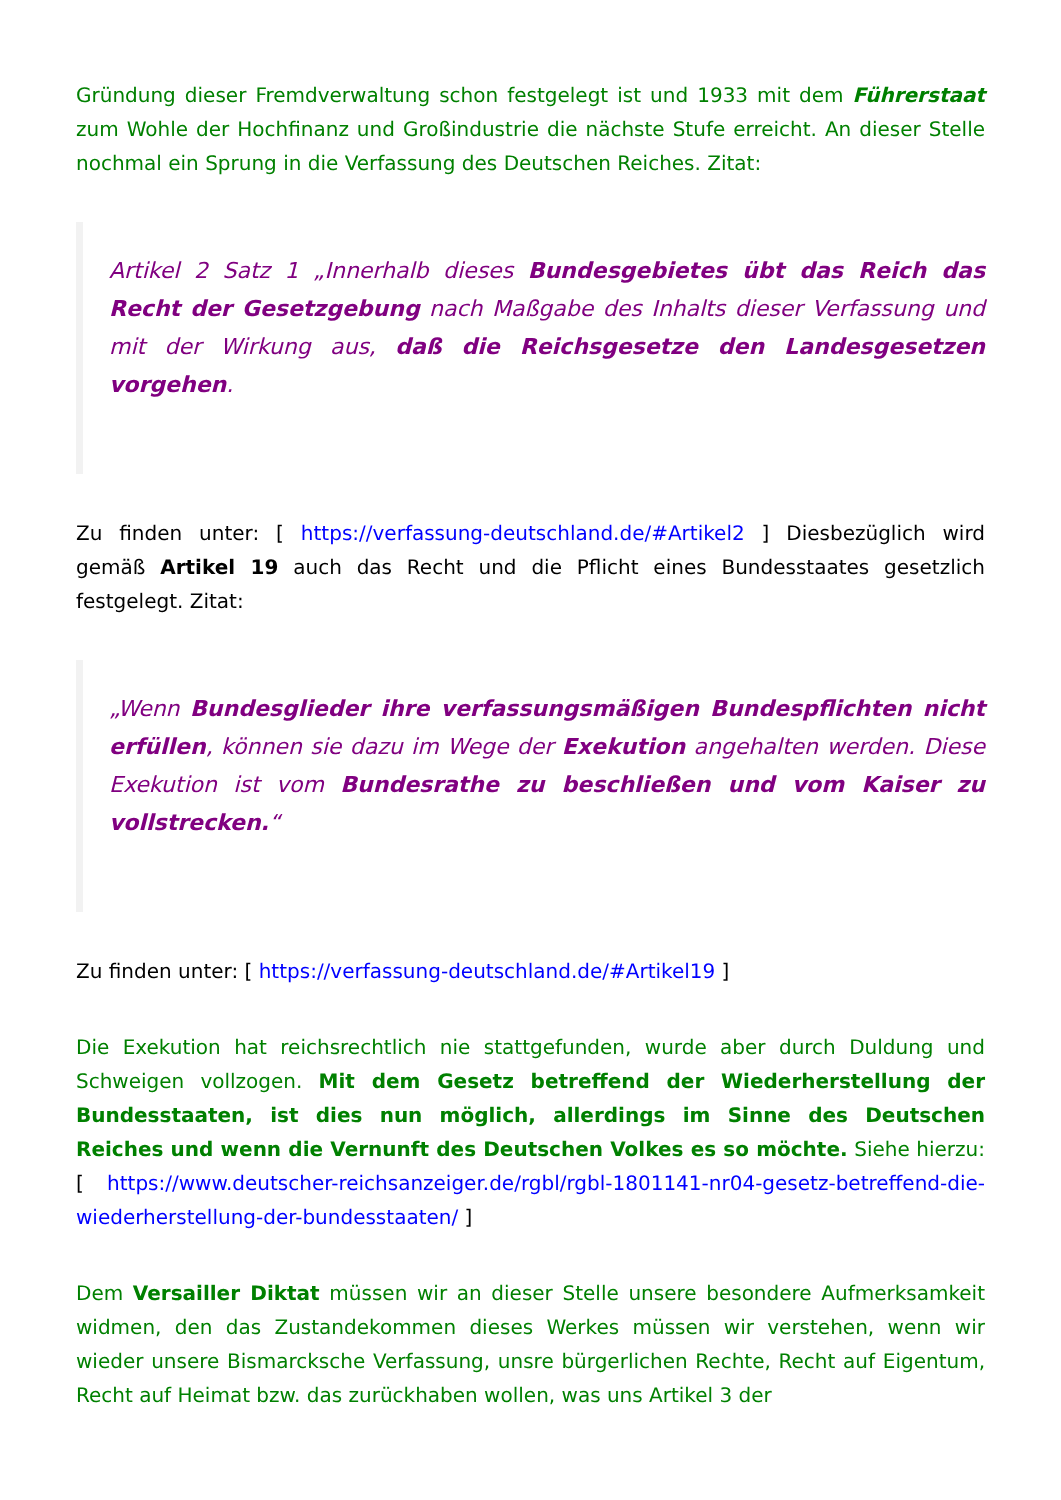Gründung dieser Fremdverwaltung schon festgelegt ist und 1933 mit dem Führerstaat zum Wohle der Hochfinanz und Großindustrie die nächste Stufe erreicht. An dieser Stelle nochmal ein Sprung in die Verfassung des Deutschen Reiches. Zitat:
Artikel 2 Satz 1 „Innerhalb dieses Bundesgebietes übt das Reich das Recht der Gesetzgebung nach Maßgabe des Inhalts dieser Verfassung und mit der Wirkung aus, daß die Reichsgesetze den Landesgesetzen vorgehen.
Zu finden unter: [ https://verfassung-deutschland.de/#Artikel2 ] Diesbezüglich wird gemäß Artikel 19 auch das Recht und die Pflicht eines Bundesstaates gesetzlich festgelegt. Zitat:
„Wenn Bundesglieder ihre verfassungsmäßigen Bundespflichten nicht erfüllen, können sie dazu im Wege der Exekution angehalten werden. Diese Exekution ist vom Bundesrathe zu beschließen und vom Kaiser zu vollstrecken.“
Zu finden unter: [ https://verfassung-deutschland.de/#Artikel19 ]
Die Exekution hat reichsrechtlich nie stattgefunden, wurde aber durch Duldung und Schweigen vollzogen. Mit dem Gesetz betreffend der Wiederherstellung der Bundesstaaten, ist dies nun möglich, allerdings im Sinne des Deutschen Reiches und wenn die Vernunft des Deutschen Volkes es so möchte. Siehe hierzu: [ https://www.deutscher-reichsanzeiger.de/rgbl/rgbl-1801141-nr04-gesetz-betreffend-die-wiederherstellung-der-bundesstaaten/ ]
Dem Versailler Diktat müssen wir an dieser Stelle unsere besondere Aufmerksamkeit widmen, den das Zustandekommen dieses Werkes müssen wir verstehen, wenn wir wieder unsere Bismarcksche Verfassung, unsre bürgerlichen Rechte, Recht auf Eigentum, Recht auf Heimat bzw. das zurückhaben wollen, was uns Artikel 3 der